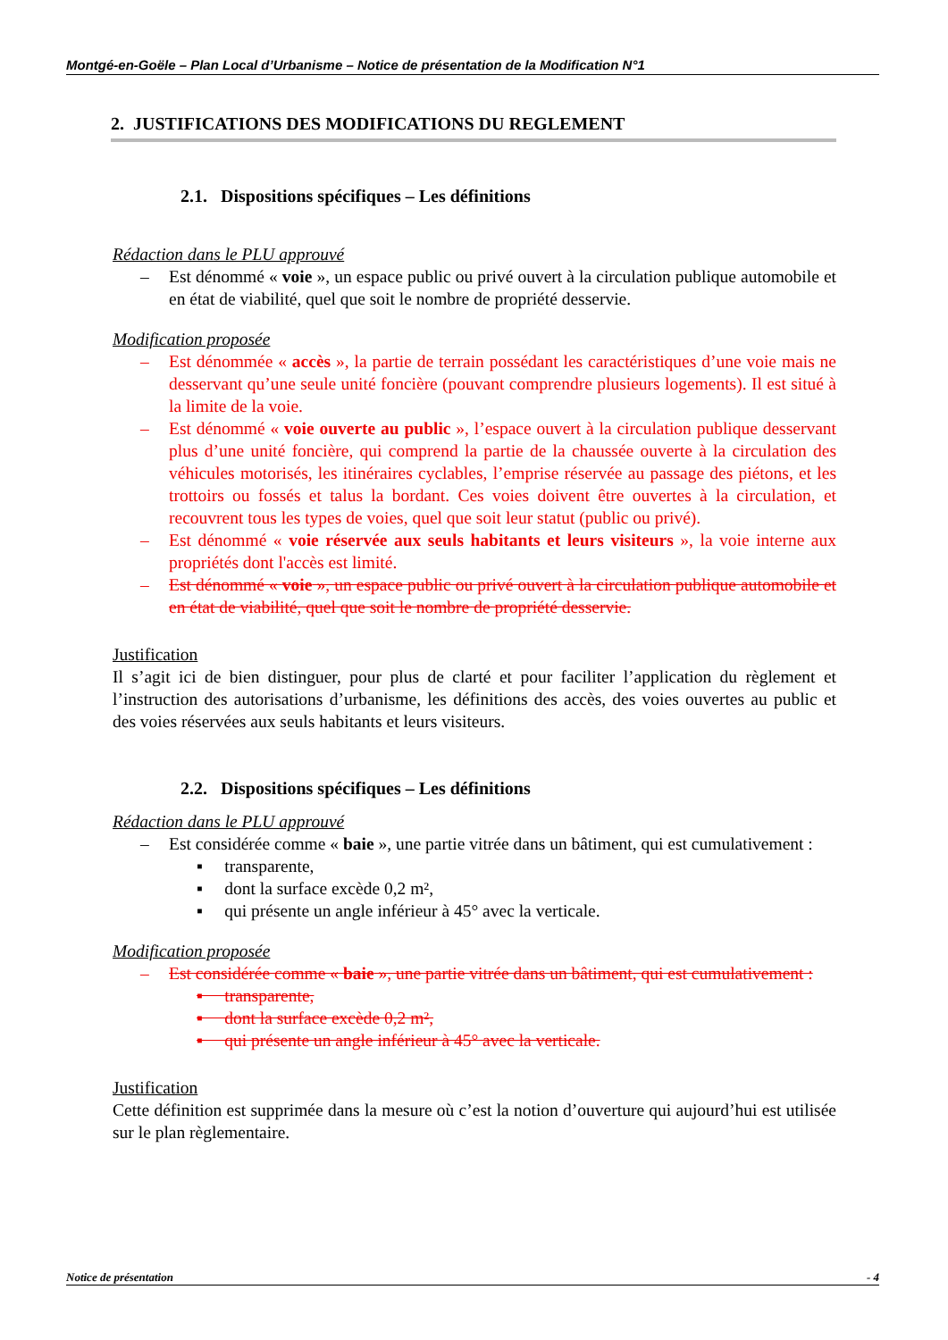Montgé-en-Goële – Plan Local d’Urbanisme – Notice de présentation de la Modification N°1
2. JUSTIFICATIONS DES MODIFICATIONS DU REGLEMENT
2.1. Dispositions spécifiques – Les définitions
Rédaction dans le PLU approuvé
– Est dénommé « voie », un espace public ou privé ouvert à la circulation publique automobile et en état de viabilité, quel que soit le nombre de propriété desservie.
Modification proposée
– Est dénommée « accès », la partie de terrain possédant les caractéristiques d’une voie mais ne desservant qu’une seule unité foncière (pouvant comprendre plusieurs logements). Il est situé à la limite de la voie.
– Est dénommé « voie ouverte au public », l’espace ouvert à la circulation publique desservant plus d’une unité foncière, qui comprend la partie de la chaussée ouverte à la circulation des véhicules motorisés, les itinéraires cyclables, l’emprise réservée au passage des piétons, et les trottoirs ou fossés et talus la bordant. Ces voies doivent être ouvertes à la circulation, et recouvrent tous les types de voies, quel que soit leur statut (public ou privé).
– Est dénommé « voie réservée aux seuls habitants et leurs visiteurs », la voie interne aux propriétés dont l'accès est limité.
– Est dénommé « voie », un espace public ou privé ouvert à la circulation publique automobile et en état de viabilité, quel que soit le nombre de propriété desservie.
Justification
Il s’agit ici de bien distinguer, pour plus de clarté et pour faciliter l’application du règlement et l’instruction des autorisations d’urbanisme, les définitions des accès, des voies ouvertes au public et des voies réservées aux seuls habitants et leurs visiteurs.
2.2. Dispositions spécifiques – Les définitions
Rédaction dans le PLU approuvé
– Est considérée comme « baie », une partie vitrée dans un bâtiment, qui est cumulativement :
▪ transparente,
▪ dont la surface excède 0,2 m²,
▪ qui présente un angle inférieur à 45° avec la verticale.
Modification proposée
– Est considérée comme « baie », une partie vitrée dans un bâtiment, qui est cumulativement :
▪ transparente,
▪ dont la surface excède 0,2 m²,
▪ qui présente un angle inférieur à 45° avec la verticale.
Justification
Cette définition est supprimée dans la mesure où c’est la notion d’ouverture qui aujourd’hui est utilisée sur le plan règlementaire.
Notice de présentation - 4